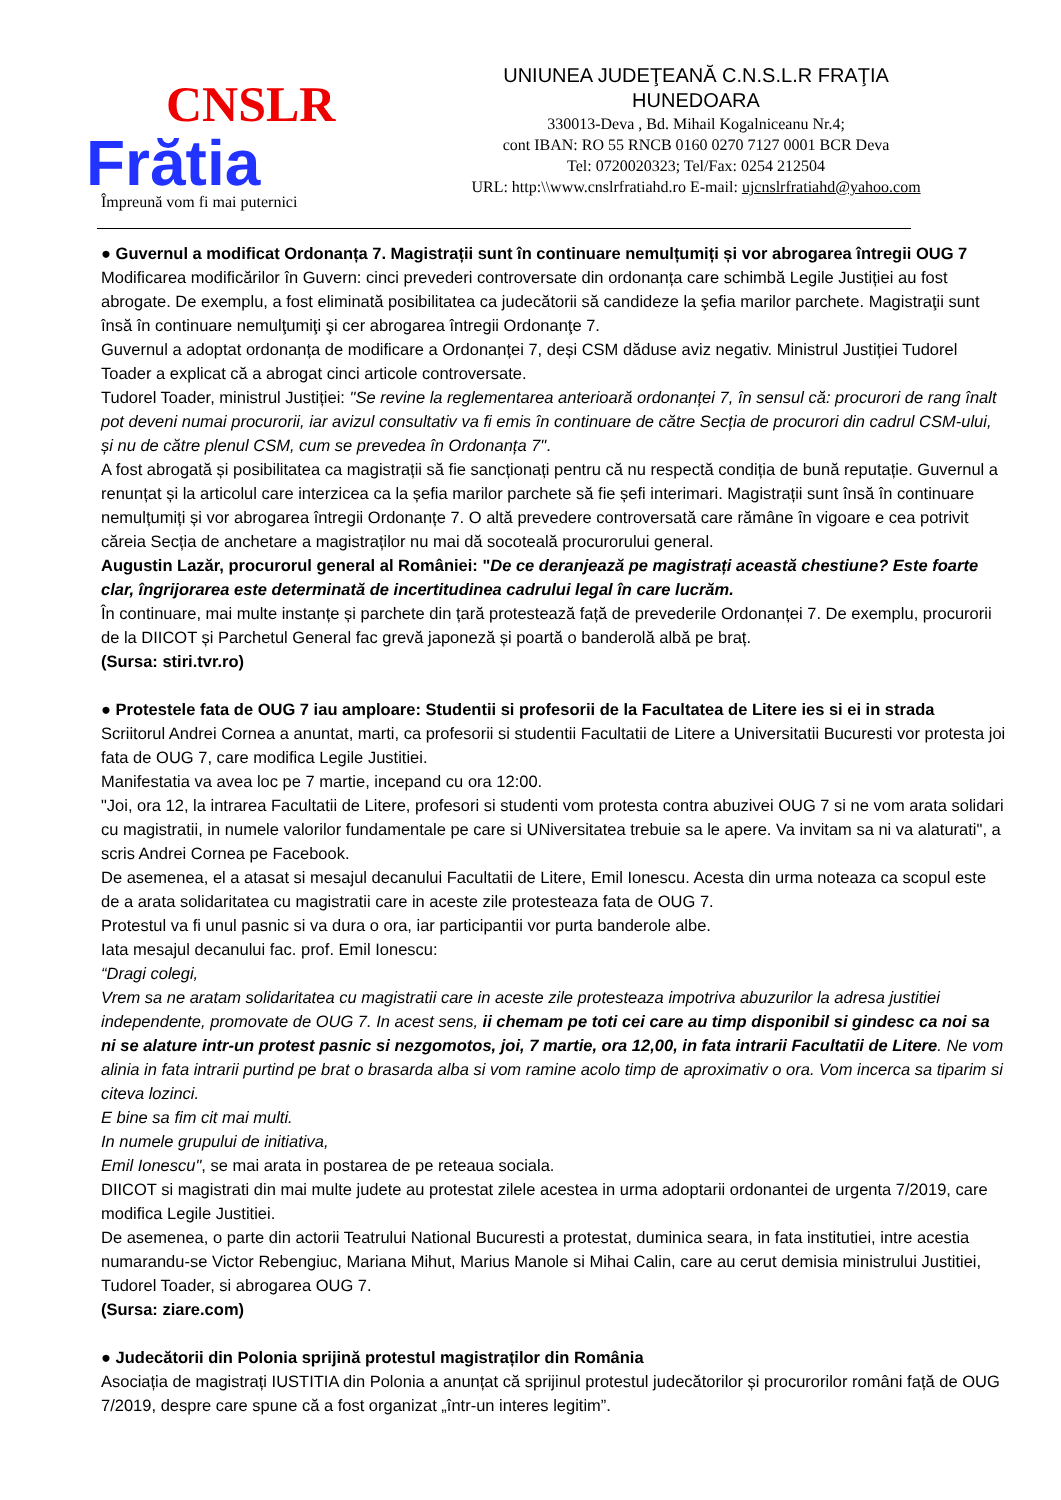CNSLR
Frătia
Împreună vom fi mai puternici
UNIUNEA JUDEŢEANĂ C.N.S.L.R FRAŢIA
HUNEDOARA
330013-Deva , Bd. Mihail Kogalniceanu Nr.4;
cont IBAN: RO 55 RNCB 0160 0270 7127 0001 BCR Deva
Tel: 0720020323; Tel/Fax: 0254 212504
URL: http:\\www.cnslrfratiahd.ro E-mail: ujcnslrfratiahd@yahoo.com
● Guvernul a modificat Ordonanța 7. Magistrații sunt în continuare nemulțumiți și vor abrogarea întregii OUG 7
Modificarea modificărilor în Guvern: cinci prevederi controversate din ordonanța care schimbă Legile Justiției au fost abrogate. De exemplu, a fost eliminată posibilitatea ca judecătorii să candideze la şefia marilor parchete. Magistraţii sunt însă în continuare nemulţumiţi şi cer abrogarea întregii Ordonanţe 7.
Guvernul a adoptat ordonanța de modificare a Ordonanței 7, deși CSM dăduse aviz negativ. Ministrul Justiției Tudorel Toader a explicat că a abrogat cinci articole controversate.
Tudorel Toader, ministrul Justiției: "Se revine la reglementarea anterioară ordonanței 7, în sensul că: procurori de rang înalt pot deveni numai procurorii, iar avizul consultativ va fi emis în continuare de către Secția de procurori din cadrul CSM-ului, și nu de către plenul CSM, cum se prevedea în Ordonanța 7".
A fost abrogată și posibilitatea ca magistrații să fie sancționați pentru că nu respectă condiția de bună reputație. Guvernul a renunțat și la articolul care interzicea ca la șefia marilor parchete să fie șefi interimari. Magistrații sunt însă în continuare nemulțumiți și vor abrogarea întregii Ordonanțe 7. O altă prevedere controversată care rămâne în vigoare e cea potrivit căreia Secția de anchetare a magistraților nu mai dă socoteală procurorului general.
Augustin Lazăr, procurorul general al României: "De ce deranjează pe magistrați această chestiune? Este foarte clar, îngrijorarea este determinată de incertitudinea cadrului legal în care lucrăm.
În continuare, mai multe instanțe și parchete din țară protestează față de prevederile Ordonanței 7. De exemplu, procurorii de la DIICOT și Parchetul General fac grevă japoneză și poartă o banderolă albă pe braț.
(Sursa: stiri.tvr.ro)
● Protestele fata de OUG 7 iau amploare: Studentii si profesorii de la Facultatea de Litere ies si ei in strada
Scriitorul Andrei Cornea a anuntat, marti, ca profesorii si studentii Facultatii de Litere a Universitatii Bucuresti vor protesta joi fata de OUG 7, care modifica Legile Justitiei.
Manifestatia va avea loc pe 7 martie, incepand cu ora 12:00.
"Joi, ora 12, la intrarea Facultatii de Litere, profesori si studenti vom protesta contra abuzivei OUG 7 si ne vom arata solidari cu magistratii, in numele valorilor fundamentale pe care si UNiversitatea trebuie sa le apere. Va invitam sa ni va alaturati", a scris Andrei Cornea pe Facebook.
De asemenea, el a atasat si mesajul decanului Facultatii de Litere, Emil Ionescu. Acesta din urma noteaza ca scopul este de a arata solidaritatea cu magistratii care in aceste zile protesteaza fata de OUG 7.
Protestul va fi unul pasnic si va dura o ora, iar participantii vor purta banderole albe.
Iata mesajul decanului fac. prof. Emil Ionescu:
“Dragi colegi,
Vrem sa ne aratam solidaritatea cu magistratii care in aceste zile protesteaza impotriva abuzurilor la adresa justitiei independente, promovate de OUG 7. In acest sens, ii chemam pe toti cei care au timp disponibil si gindesc ca noi sa ni se alature intr-un protest pasnic si nezgomotos, joi, 7 martie, ora 12,00, in fata intrarii Facultatii de Litere. Ne vom alinia in fata intrarii purtind pe brat o brasarda alba si vom ramine acolo timp de aproximativ o ora. Vom incerca sa tiparim si citeva lozinci.
E bine sa fim cit mai multi.
In numele grupului de initiativa,
Emil Ionescu", se mai arata in postarea de pe reteaua sociala.
DIICOT si magistrati din mai multe judete au protestat zilele acestea in urma adoptarii ordonantei de urgenta 7/2019, care modifica Legile Justitiei.
De asemenea, o parte din actorii Teatrului National Bucuresti a protestat, duminica seara, in fata institutiei, intre acestia numarandu-se Victor Rebengiuc, Mariana Mihut, Marius Manole si Mihai Calin, care au cerut demisia ministrului Justitiei, Tudorel Toader, si abrogarea OUG 7.
(Sursa: ziare.com)
● Judecătorii din Polonia sprijină protestul magistraților din România
Asociația de magistrați IUSTITIA din Polonia a anunțat că sprijinul protestul judecătorilor și procurorilor români față de OUG 7/2019, despre care spune că a fost organizat „într-un interes legitim”.